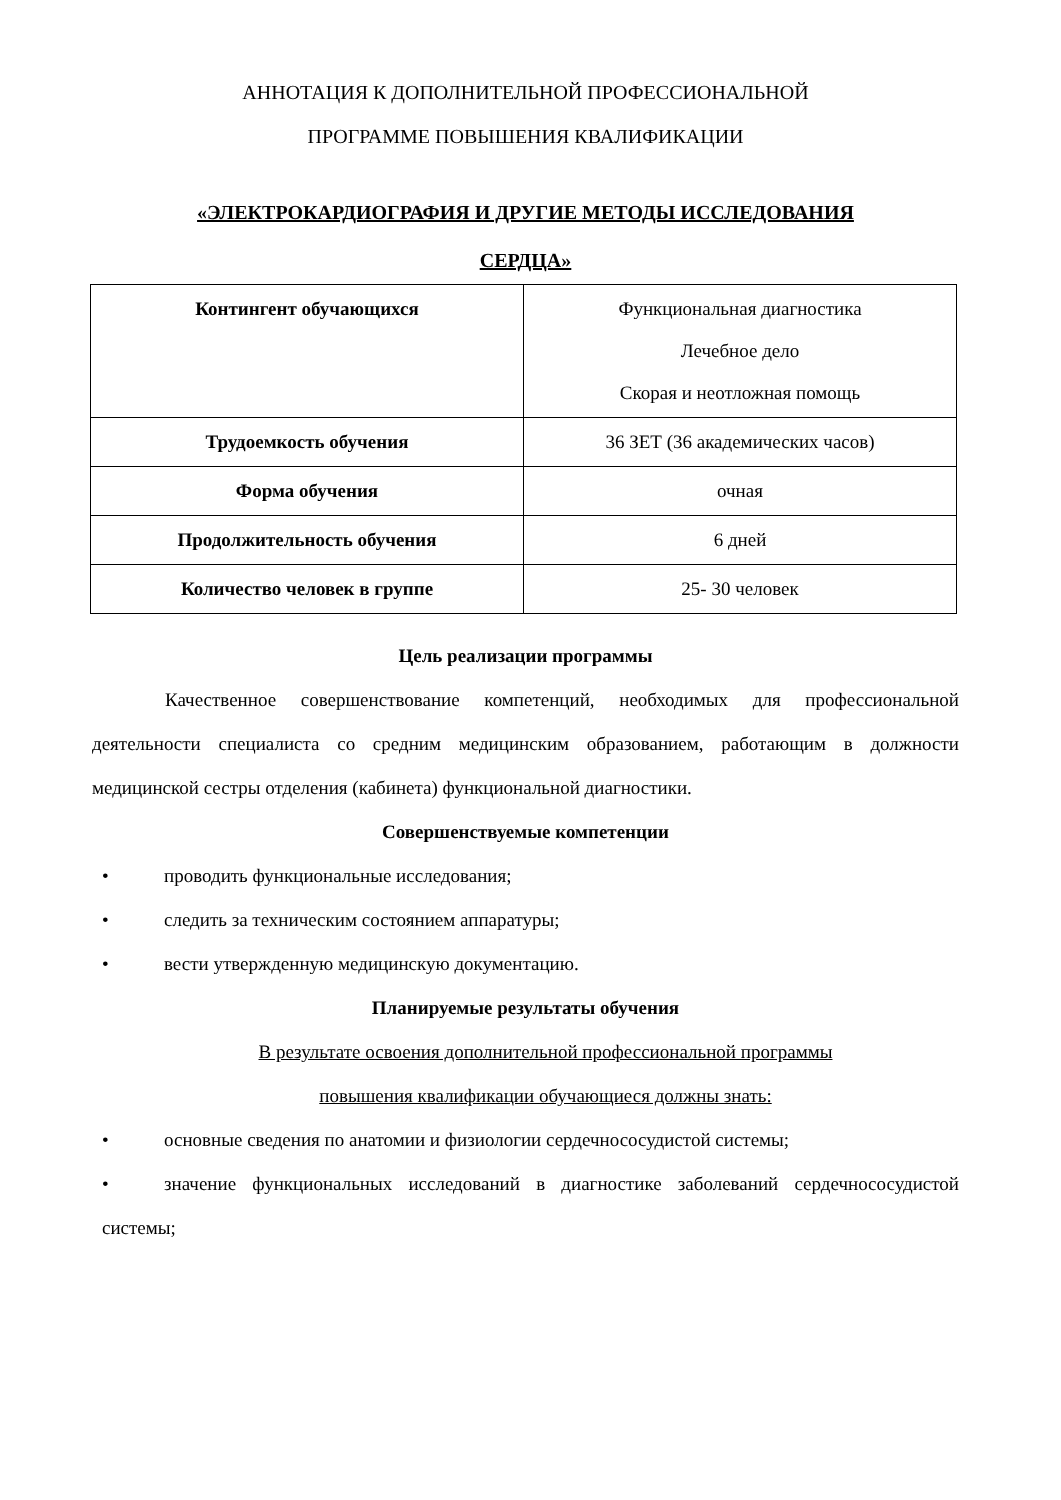АННОТАЦИЯ К ДОПОЛНИТЕЛЬНОЙ ПРОФЕССИОНАЛЬНОЙ
ПРОГРАММЕ ПОВЫШЕНИЯ КВАЛИФИКАЦИИ
«ЭЛЕКТРОКАРДИОГРАФИЯ И ДРУГИЕ МЕТОДЫ ИССЛЕДОВАНИЯ
СЕРДЦА»
| Контингент обучающихся | Функциональная диагностика Лечебное дело Скорая и неотложная помощь |
| Трудоемкость обучения | 36 ЗЕТ (36 академических часов) |
| Форма обучения | очная |
| Продолжительность обучения | 6 дней |
| Количество человек в группе | 25- 30 человек |
Цель реализации программы
Качественное совершенствование компетенций, необходимых для профессиональной деятельности специалиста со средним медицинским образованием, работающим в должности медицинской сестры отделения (кабинета) функциональной диагностики.
Совершенствуемые компетенции
• проводить функциональные исследования;
• следить за техническим состоянием аппаратуры;
• вести утвержденную медицинскую документацию.
Планируемые результаты обучения
В результате освоения дополнительной профессиональной программы
повышения квалификации обучающиеся должны знать:
• основные сведения по анатомии и физиологии сердечнососудистой системы;
• значение функциональных исследований в диагностике заболеваний сердечнососудистой системы;